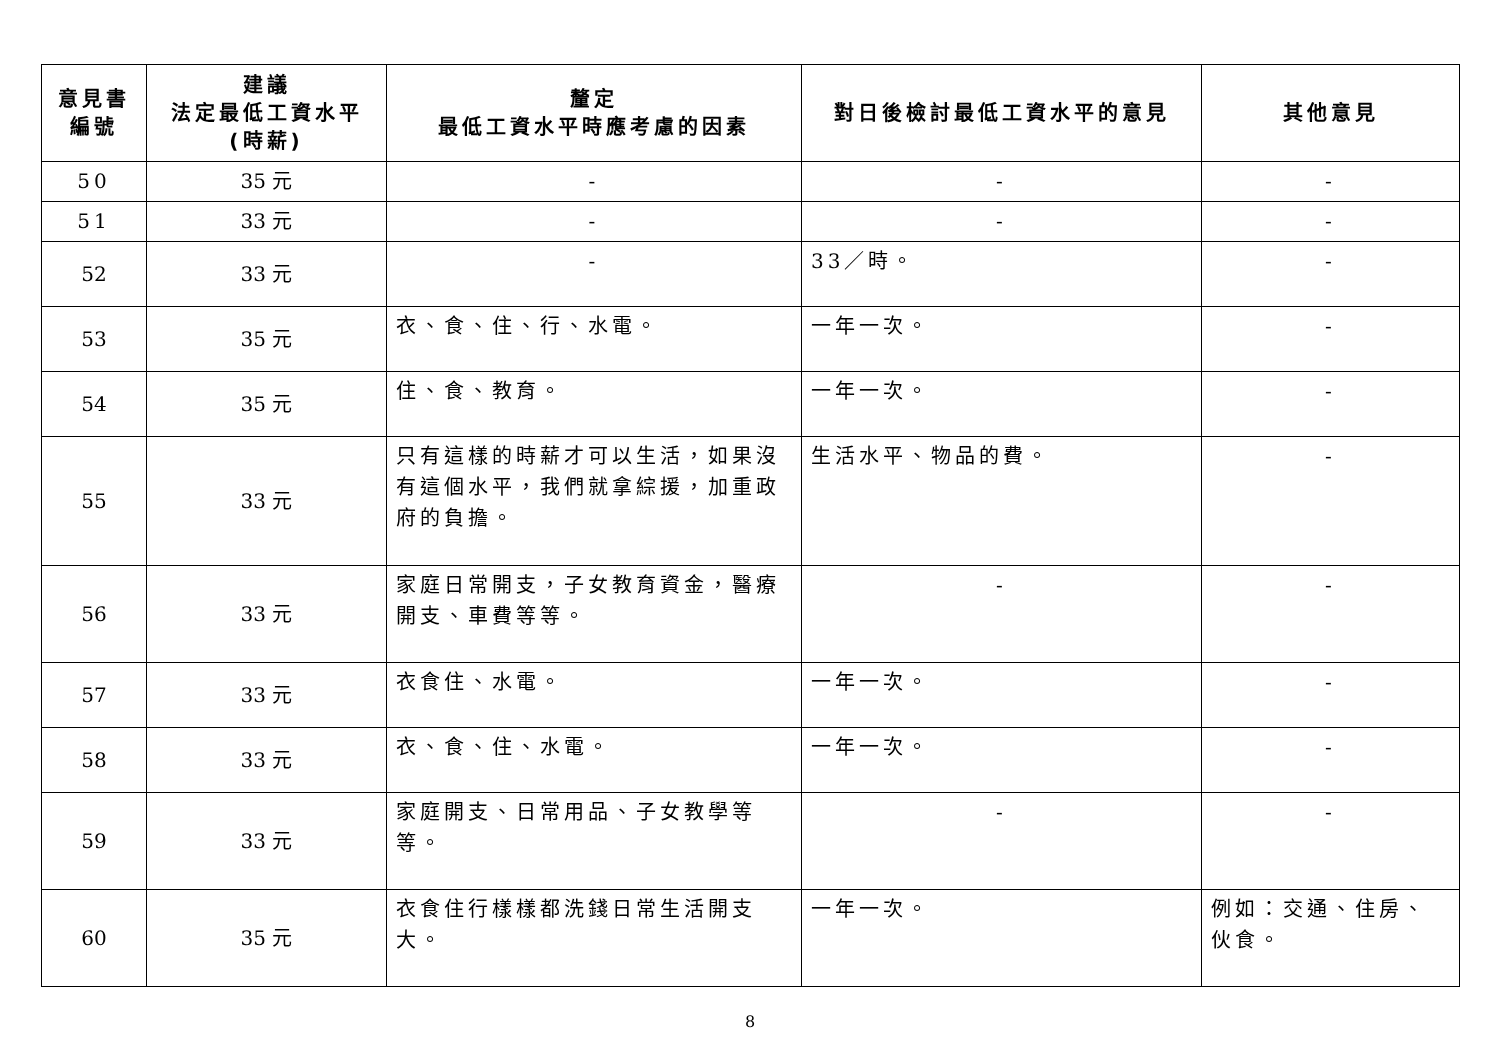| 意見書 編號 | 建議 法定最低工資水平 (時薪) | 釐定 最低工資水平時應考慮的因素 | 對日後檢討最低工資水平的意見 | 其他意見 |
| --- | --- | --- | --- | --- |
| 50 | 35 元 | - | - | - |
| 51 | 33 元 | - | - | - |
| 52 | 33 元 | - | 33／時。 | - |
| 53 | 35 元 | 衣、食、住、行、水電。 | 一年一次。 | - |
| 54 | 35 元 | 住、食、教育。 | 一年一次。 | - |
| 55 | 33 元 | 只有這樣的時薪才可以生活，如果沒有這個水平，我們就拿綜援，加重政府的負擔。 | 生活水平、物品的費。 | - |
| 56 | 33 元 | 家庭日常開支，子女教育資金，醫療開支、車費等等。 | - | - |
| 57 | 33 元 | 衣食住、水電。 | 一年一次。 | - |
| 58 | 33 元 | 衣、食、住、水電。 | 一年一次。 | - |
| 59 | 33 元 | 家庭開支、日常用品、子女教學等等。 | - | - |
| 60 | 35 元 | 衣食住行樣樣都洗錢日常生活開支大。 | 一年一次。 | 例如：交通、住房、伙食。 |
8